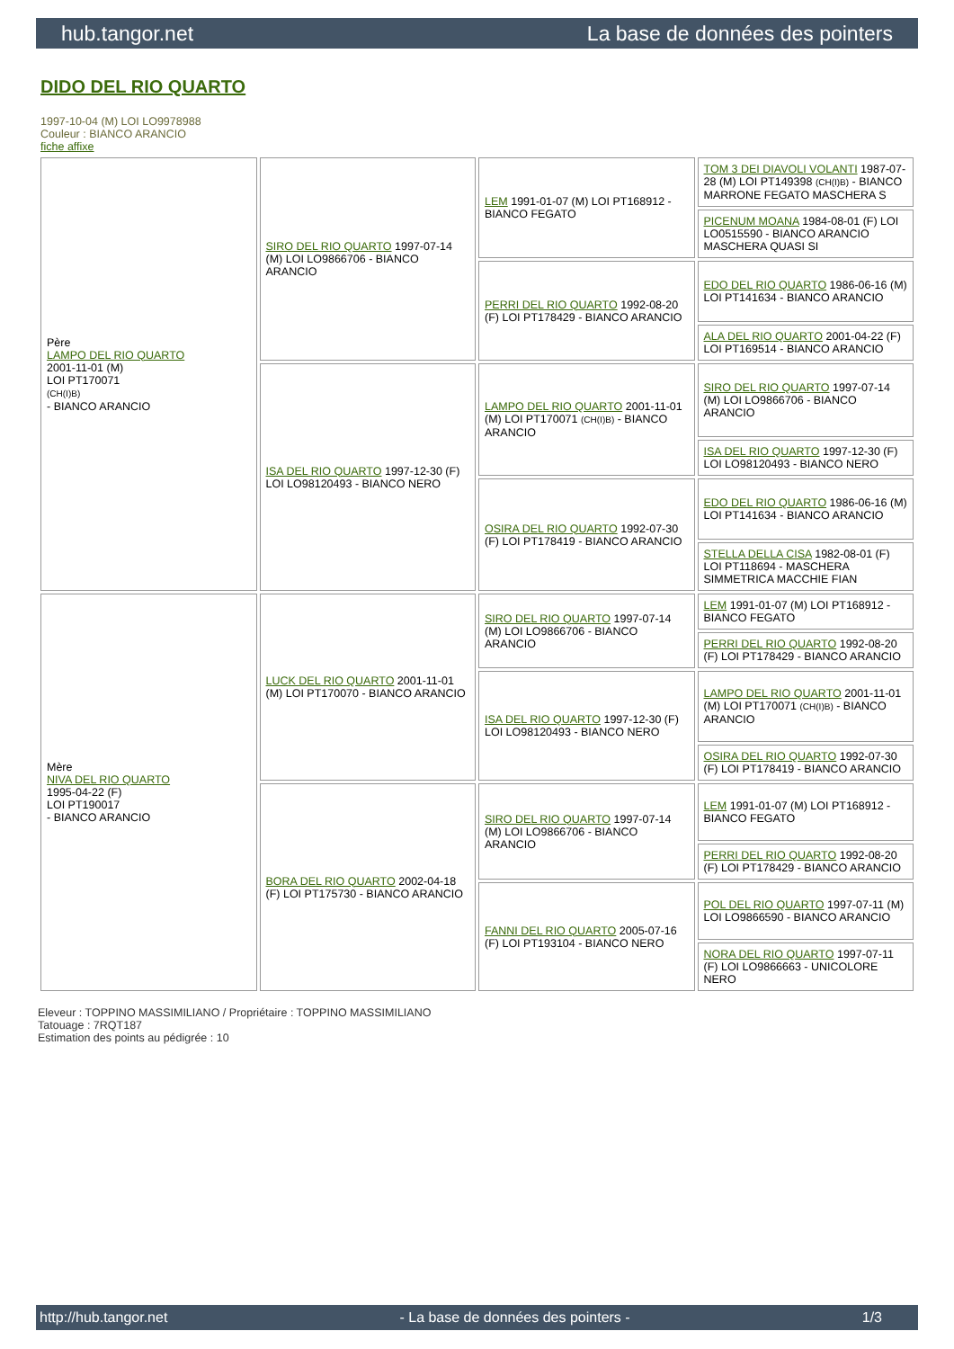hub.tangor.net La base de données des pointers
DIDO DEL RIO QUARTO
1997-10-04 (M) LOI LO9978988
Couleur : BIANCO ARANCIO
fiche affixe
| Père LAMPO DEL RIO QUARTO 2001-11-01 (M) LOI PT170071 (CH(I)B) - BIANCO ARANCIO | SIRO DEL RIO QUARTO 1997-07-14 (M) LOI LO9866706 - BIANCO ARANCIO | LEM 1991-01-07 (M) LOI PT168912 - BIANCO FEGATO | TOM 3 DEI DIAVOLI VOLANTI 1987-07-28 (M) LOI PT149398 (CH(I)B) - BIANCO MARRONE FEGATO MASCHERA S |
| | | | PICENUM MOANA 1984-08-01 (F) LOI LO0515590 - BIANCO ARANCIO MASCHERA QUASI SI |
| | | PERRI DEL RIO QUARTO 1992-08-20 (F) LOI PT178429 - BIANCO ARANCIO | EDO DEL RIO QUARTO 1986-06-16 (M) LOI PT141634 - BIANCO ARANCIO |
| | | | ALA DEL RIO QUARTO 2001-04-22 (F) LOI PT169514 - BIANCO ARANCIO |
| | ISA DEL RIO QUARTO 1997-12-30 (F) LOI LO98120493 - BIANCO NERO | LAMPO DEL RIO QUARTO 2001-11-01 (M) LOI PT170071 (CH(I)B) - BIANCO ARANCIO | SIRO DEL RIO QUARTO 1997-07-14 (M) LOI LO9866706 - BIANCO ARANCIO |
| | | | ISA DEL RIO QUARTO 1997-12-30 (F) LOI LO98120493 - BIANCO NERO |
| | | OSIRA DEL RIO QUARTO 1992-07-30 (F) LOI PT178419 - BIANCO ARANCIO | EDO DEL RIO QUARTO 1986-06-16 (M) LOI PT141634 - BIANCO ARANCIO |
| | | | STELLA DELLA CISA 1982-08-01 (F) LOI PT118694 - MASCHERA SIMMETRICA MACCHIE FIAN |
| Mère NIVA DEL RIO QUARTO 1995-04-22 (F) LOI PT190017 - BIANCO ARANCIO | LUCK DEL RIO QUARTO 2001-11-01 (M) LOI PT170070 - BIANCO ARANCIO | SIRO DEL RIO QUARTO 1997-07-14 (M) LOI LO9866706 - BIANCO ARANCIO | LEM 1991-01-07 (M) LOI PT168912 - BIANCO FEGATO |
| | | | PERRI DEL RIO QUARTO 1992-08-20 (F) LOI PT178429 - BIANCO ARANCIO |
| | | ISA DEL RIO QUARTO 1997-12-30 (F) LOI LO98120493 - BIANCO NERO | LAMPO DEL RIO QUARTO 2001-11-01 (M) LOI PT170071 (CH(I)B) - BIANCO ARANCIO |
| | | | OSIRA DEL RIO QUARTO 1992-07-30 (F) LOI PT178419 - BIANCO ARANCIO |
| | BORA DEL RIO QUARTO 2002-04-18 (F) LOI PT175730 - BIANCO ARANCIO | SIRO DEL RIO QUARTO 1997-07-14 (M) LOI LO9866706 - BIANCO ARANCIO | LEM 1991-01-07 (M) LOI PT168912 - BIANCO FEGATO |
| | | | PERRI DEL RIO QUARTO 1992-08-20 (F) LOI PT178429 - BIANCO ARANCIO |
| | | FANNI DEL RIO QUARTO 2005-07-16 (F) LOI PT193104 - BIANCO NERO | POL DEL RIO QUARTO 1997-07-11 (M) LOI LO9866590 - BIANCO ARANCIO |
| | | | NORA DEL RIO QUARTO 1997-07-11 (F) LOI LO9866663 - UNICOLORE NERO |
Eleveur : TOPPINO MASSIMILIANO / Propriétaire : TOPPINO MASSIMILIANO
Tatouage : 7RQT187
Estimation des points au pédigrée : 10
http://hub.tangor.net - La base de données des pointers - 1/3